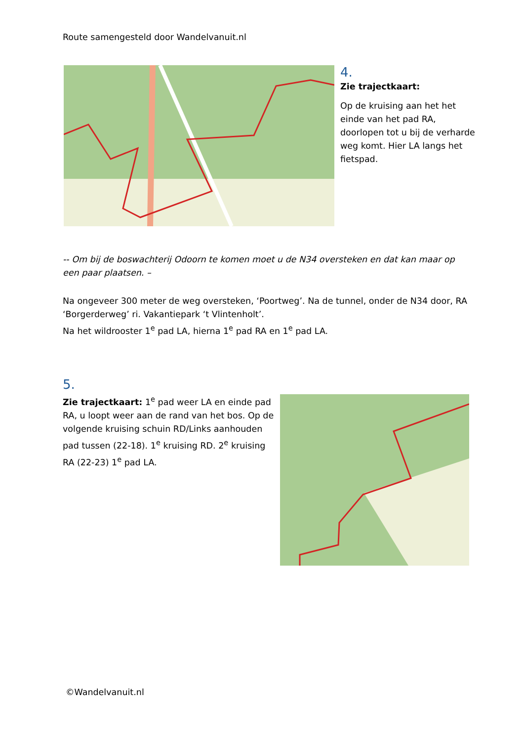Route samengesteld door Wandelvanuit.nl
4.
Zie trajectkaart:
Op de kruising aan het het einde van het pad RA, doorlopen tot u bij de verharde weg komt. Hier LA langs het fietspad.
-- Om bij de boswachterij Odoorn te komen moet u de N34 oversteken en dat kan maar op een paar plaatsen. –
Na ongeveer 300 meter de weg oversteken, ‘Poortweg’. Na de tunnel, onder de N34 door, RA ‘Borgerderweg’ ri. Vakantiepark ‘t Vlintenholt’.
Na het wildrooster 1<sup>e</sup> pad LA, hierna 1<sup>e</sup> pad RA en 1<sup>e</sup> pad LA.
5.
Zie trajectkaart: 1<sup>e</sup> pad weer LA en einde pad RA, u loopt weer aan de rand van het bos. Op de volgende kruising schuin RD/Links aanhouden pad tussen (22-18). 1<sup>e</sup> kruising RD. 2<sup>e</sup> kruising RA (22-23) 1<sup>e</sup> pad LA.
©Wandelvanuit.nl